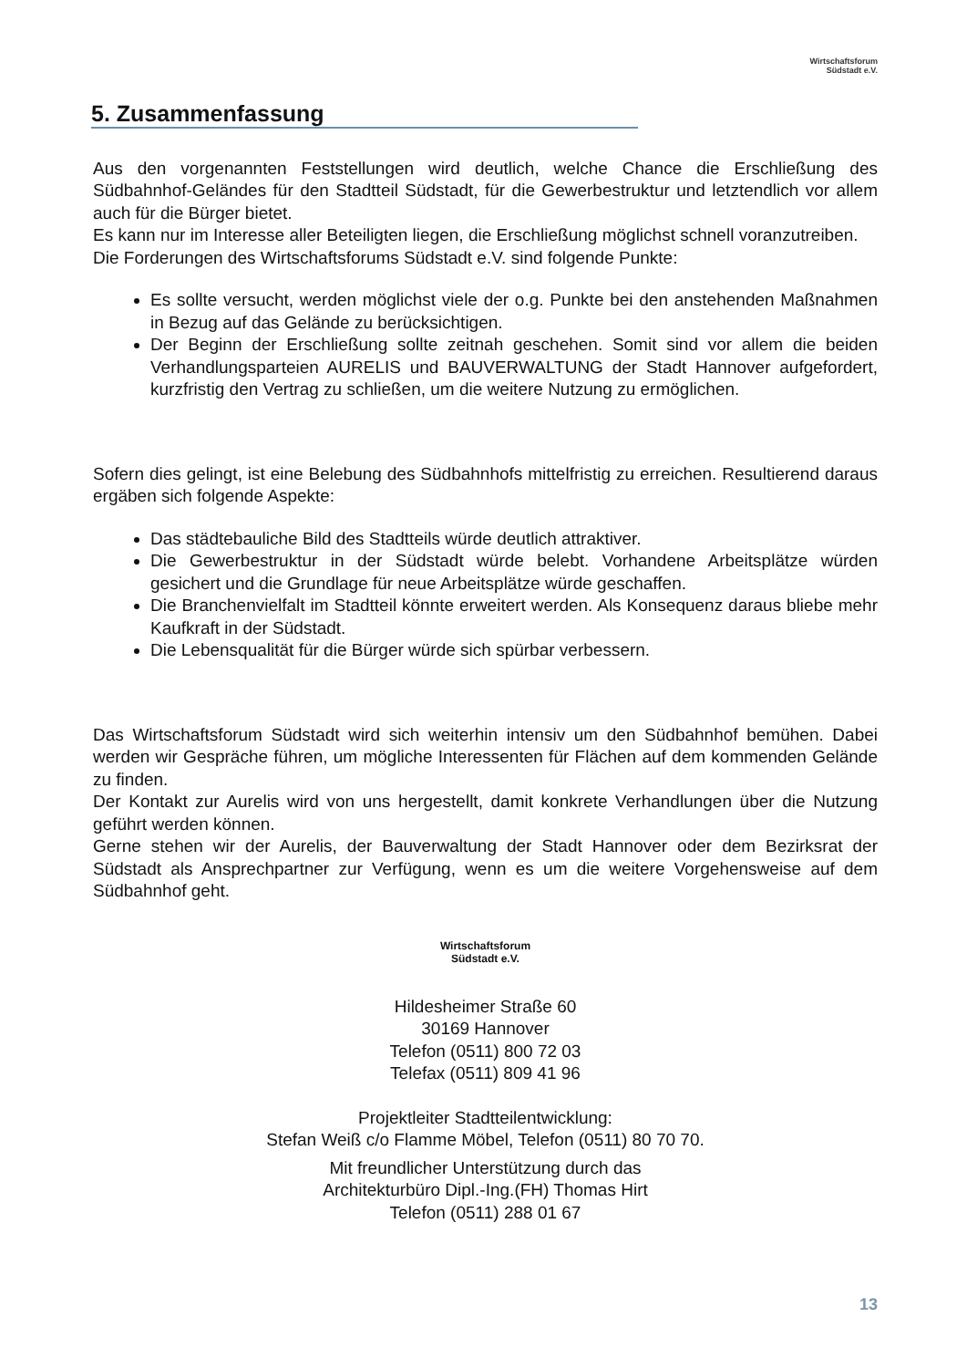Wirtschaftsforum
Südstadt e.V.
5. Zusammenfassung
Aus den vorgenannten Feststellungen wird deutlich, welche Chance die Erschließung des Südbahnhof-Geländes für den Stadtteil Südstadt, für die Gewerbestruktur und letztendlich vor allem auch für die Bürger bietet.
Es kann nur im Interesse aller Beteiligten liegen, die Erschließung möglichst schnell voranzutreiben.
Die Forderungen des Wirtschaftsforums Südstadt e.V. sind folgende Punkte:
Es sollte versucht, werden möglichst viele der o.g. Punkte bei den anstehenden Maßnahmen in Bezug auf das Gelände zu berücksichtigen.
Der Beginn der Erschließung sollte zeitnah geschehen. Somit sind vor allem die beiden Verhandlungsparteien AURELIS und BAUVERWALTUNG der Stadt Hannover aufgefordert, kurzfristig den Vertrag zu schließen, um die weitere Nutzung zu ermöglichen.
Sofern dies gelingt, ist eine Belebung des Südbahnhofs mittelfristig zu erreichen. Resultierend daraus ergäben sich folgende Aspekte:
Das städtebauliche Bild des Stadtteils würde deutlich attraktiver.
Die Gewerbestruktur in der Südstadt würde belebt. Vorhandene Arbeitsplätze würden gesichert und die Grundlage für neue Arbeitsplätze würde geschaffen.
Die Branchenvielfalt im Stadtteil könnte erweitert werden. Als Konsequenz daraus bliebe mehr Kaufkraft in der Südstadt.
Die Lebensqualität für die Bürger würde sich spürbar verbessern.
Das Wirtschaftsforum Südstadt wird sich weiterhin intensiv um den Südbahnhof bemühen. Dabei werden wir Gespräche führen, um mögliche Interessenten für Flächen auf dem kommenden Gelände zu finden.
Der Kontakt zur Aurelis wird von uns hergestellt, damit konkrete Verhandlungen über die Nutzung geführt werden können.
Gerne stehen wir der Aurelis, der Bauverwaltung der Stadt Hannover oder dem Bezirksrat der Südstadt als Ansprechpartner zur Verfügung, wenn es um die weitere Vorgehensweise auf dem Südbahnhof geht.
Wirtschaftsforum
Südstadt e.V.
Hildesheimer Straße 60
30169 Hannover
Telefon (0511) 800 72 03
Telefax (0511) 809 41 96
Projektleiter Stadtteilentwicklung:
Stefan Weiß c/o Flamme Möbel, Telefon (0511) 80 70 70.
Mit freundlicher Unterstützung durch das
Architekturbüro Dipl.-Ing.(FH) Thomas Hirt
Telefon (0511) 288 01 67
13